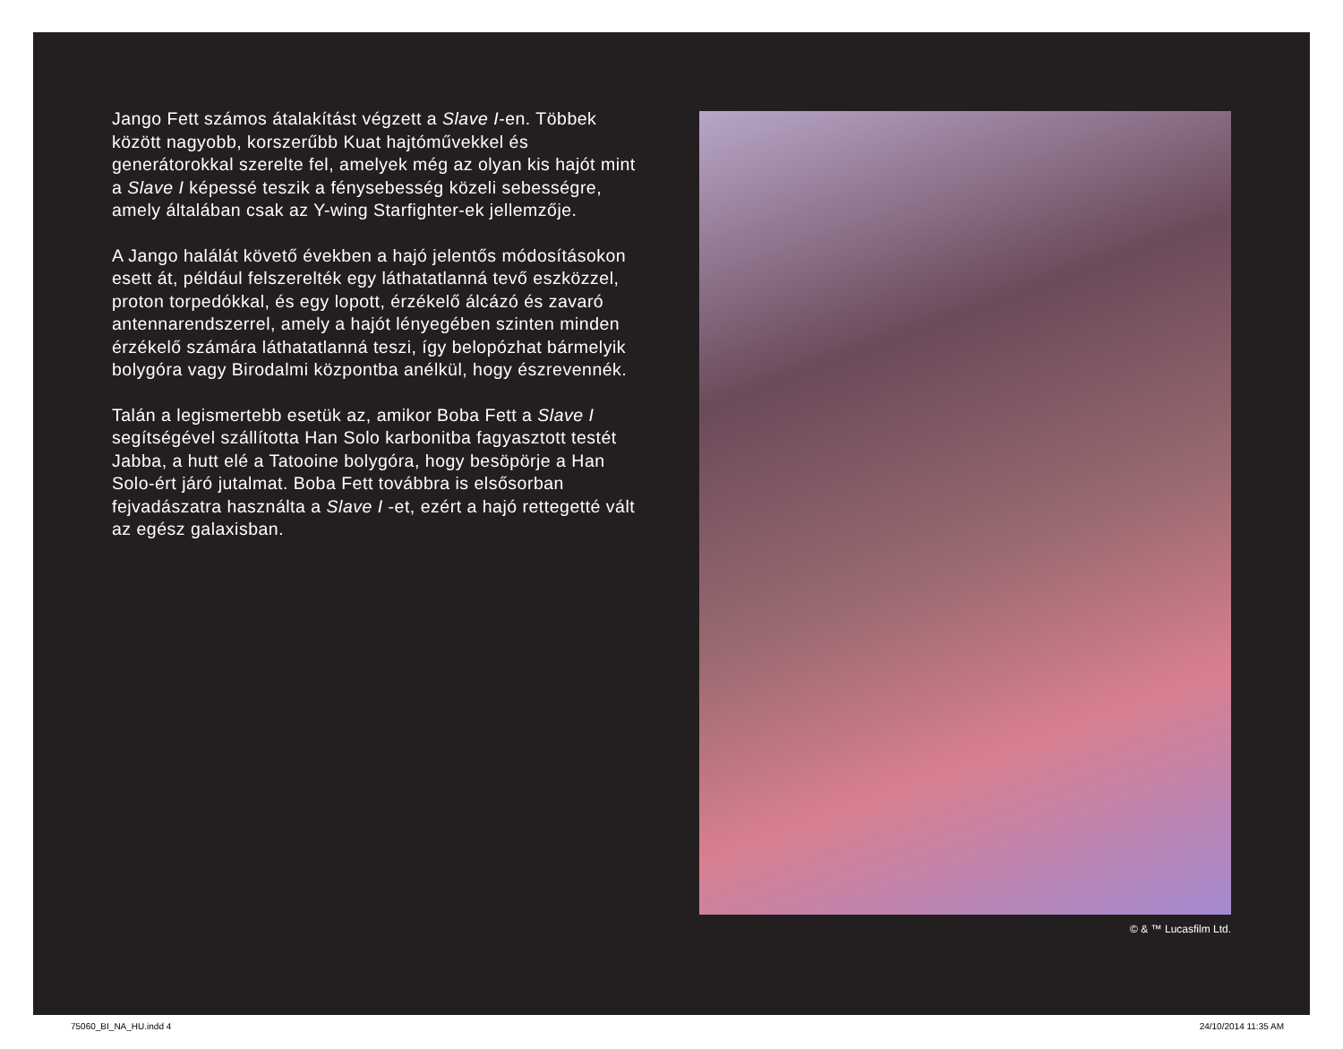Jango Fett számos átalakítást végzett a Slave I-en. Többek között nagyobb, korszerűbb Kuat hajtóművekkel és generátorokkal szerelte fel, amelyek még az olyan kis hajót mint a Slave I képessé teszik a fénysebesség közeli sebességre, amely általában csak az Y-wing Starfighter-ek jellemzője.
A Jango halálát követő években a hajó jelentős módosításokon esett át, például felszerelték egy láthatatlanná tevő eszközzel, proton torpedókkal, és egy lopott, érzékelő álcázó és zavaró antennarendszerrel, amely a hajót lényegében szinten minden érzékelő számára láthatatlanná teszi, így belopózhat bármelyik bolygóra vagy Birodalmi központba anélkül, hogy észrevennék.
Talán a legismertebb esetük az, amikor Boba Fett a Slave I segítségével szállította Han Solo karbonitba fagyasztott testét Jabba, a hutt elé a Tatooine bolygóra, hogy besöpörje a Han Solo-ért járó jutalmat. Boba Fett továbbra is elsősorban fejvadászatra használta a Slave I -et, ezért a hajó rettegetté vált az egész galaxisban.
© & ™ Lucasfilm Ltd.
75060_BI_NA_HU.indd 4 24/10/2014 11:35 AM